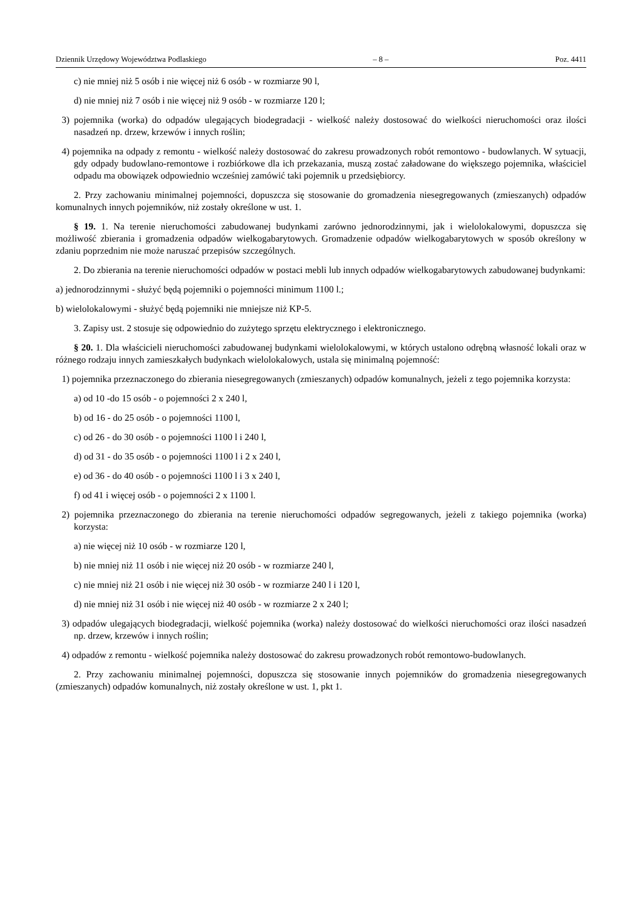Dziennik Urzędowy Województwa Podlaskiego – 8 – Poz. 4411
c) nie mniej niż 5 osób i nie więcej niż 6 osób - w rozmiarze 90 l,
d) nie mniej niż 7 osób i nie więcej niż 9 osób - w rozmiarze 120 l;
3) pojemnika (worka) do odpadów ulegających biodegradacji - wielkość należy dostosować do wielkości nieruchomości oraz ilości nasadzeń np. drzew, krzewów i innych roślin;
4) pojemnika na odpady z remontu - wielkość należy dostosować do zakresu prowadzonych robót remontowo - budowlanych. W sytuacji, gdy odpady budowlano-remontowe i rozbiórkowe dla ich przekazania, muszą zostać załadowane do większego pojemnika, właściciel odpadu ma obowiązek odpowiednio wcześniej zamówić taki pojemnik u przedsiębiorcy.
2. Przy zachowaniu minimalnej pojemności, dopuszcza się stosowanie do gromadzenia niesegregowanych (zmieszanych) odpadów komunalnych innych pojemników, niż zostały określone w ust. 1.
§ 19. 1. Na terenie nieruchomości zabudowanej budynkami zarówno jednorodzinnymi, jak i wielolokalowymi, dopuszcza się możliwość zbierania i gromadzenia odpadów wielkogabarytowych. Gromadzenie odpadów wielkogabarytowych w sposób określony w zdaniu poprzednim nie może naruszać przepisów szczególnych.
2. Do zbierania na terenie nieruchomości odpadów w postaci mebli lub innych odpadów wielkogabarytowych zabudowanej budynkami:
a) jednorodzinnymi - służyć będą pojemniki o pojemności minimum 1100 l.;
b) wielolokalowymi - służyć będą pojemniki nie mniejsze niż KP-5.
3. Zapisy ust. 2 stosuje się odpowiednio do zużytego sprzętu elektrycznego i elektronicznego.
§ 20. 1. Dla właścicieli nieruchomości zabudowanej budynkami wielolokalowymi, w których ustalono odrębną własność lokali oraz w różnego rodzaju innych zamieszkałych budynkach wielolokalowych, ustala się minimalną pojemność:
1) pojemnika przeznaczonego do zbierania niesegregowanych (zmieszanych) odpadów komunalnych, jeżeli z tego pojemnika korzysta:
a) od 10 -do 15 osób - o pojemności 2 x 240 l,
b) od 16 - do 25 osób - o pojemności 1100 l,
c) od 26 - do 30 osób - o pojemności 1100 l i 240 l,
d) od 31 - do 35 osób - o pojemności 1100 l i 2 x 240 l,
e) od 36 - do 40 osób - o pojemności 1100 l i 3 x 240 l,
f) od 41 i więcej osób - o pojemności 2 x 1100 l.
2) pojemnika przeznaczonego do zbierania na terenie nieruchomości odpadów segregowanych, jeżeli z takiego pojemnika (worka) korzysta:
a) nie więcej niż 10 osób - w rozmiarze 120 l,
b) nie mniej niż 11 osób i nie więcej niż 20 osób - w rozmiarze 240 l,
c) nie mniej niż 21 osób i nie więcej niż 30 osób - w rozmiarze 240 l i 120 l,
d) nie mniej niż 31 osób i nie więcej niż 40 osób - w rozmiarze 2 x 240 l;
3) odpadów ulegających biodegradacji, wielkość pojemnika (worka) należy dostosować do wielkości nieruchomości oraz ilości nasadzeń np. drzew, krzewów i innych roślin;
4) odpadów z remontu - wielkość pojemnika należy dostosować do zakresu prowadzonych robót remontowo-budowlanych.
2. Przy zachowaniu minimalnej pojemności, dopuszcza się stosowanie innych pojemników do gromadzenia niesegregowanych (zmieszanych) odpadów komunalnych, niż zostały określone w ust. 1, pkt 1.